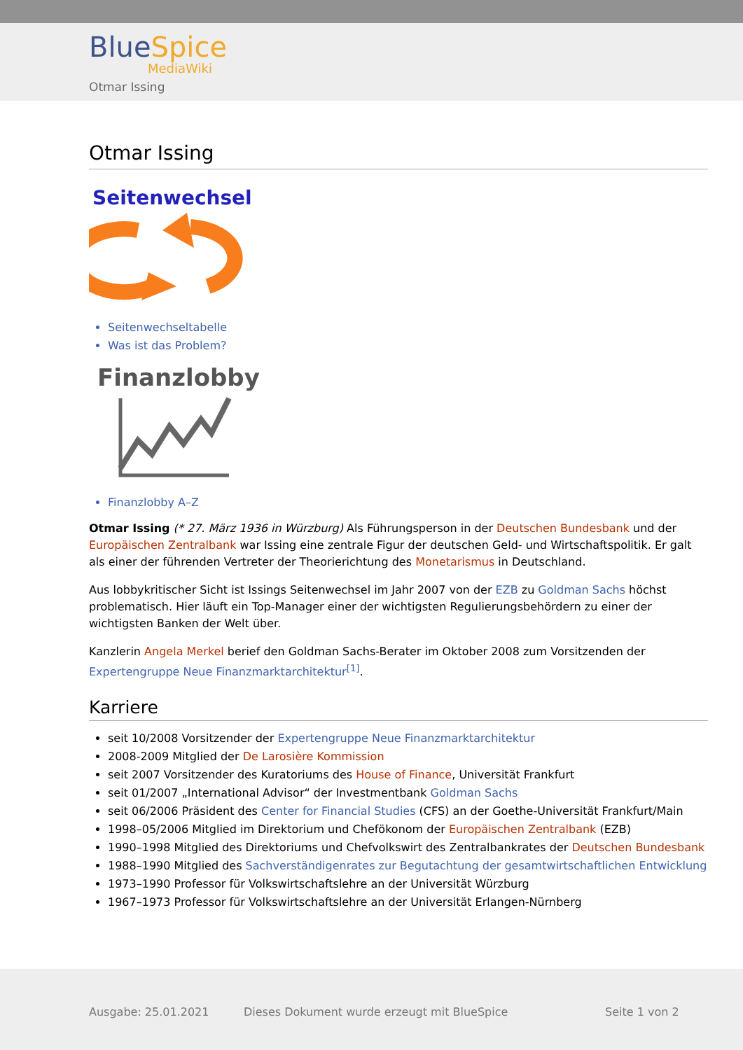BlueSpice
MediaWiki
Otmar Issing
Otmar Issing
Seitenwechsel
Seitenwechseltabelle
Was ist das Problem?
Finanzlobby
Finanzlobby A–Z
Otmar Issing (* 27. März 1936 in Würzburg) Als Führungsperson in der Deutschen Bundesbank und der Europäischen Zentralbank war Issing eine zentrale Figur der deutschen Geld- und Wirtschaftspolitik. Er galt als einer der führenden Vertreter der Theorierichtung des Monetarismus in Deutschland.
Aus lobbykritischer Sicht ist Issings Seitenwechsel im Jahr 2007 von der EZB zu Goldman Sachs höchst problematisch. Hier läuft ein Top-Manager einer der wichtigsten Regulierungsbehördern zu einer der wichtigsten Banken der Welt über.
Kanzlerin Angela Merkel berief den Goldman Sachs-Berater im Oktober 2008 zum Vorsitzenden der Expertengruppe Neue Finanzmarktarchitektur<sup>[1]</sup>.
Karriere
seit 10/2008 Vorsitzender der Expertengruppe Neue Finanzmarktarchitektur
2008-2009 Mitglied der De Larosière Kommission
seit 2007 Vorsitzender des Kuratoriums des House of Finance, Universität Frankfurt
seit 01/2007 „International Advisor“ der Investmentbank Goldman Sachs
seit 06/2006 Präsident des Center for Financial Studies (CFS) an der Goethe-Universität Frankfurt/Main
1998–05/2006 Mitglied im Direktorium und Chefökonom der Europäischen Zentralbank (EZB)
1990–1998 Mitglied des Direktoriums und Chefvolkswirt des Zentralbankrates der Deutschen Bundesbank
1988–1990 Mitglied des Sachverständigenrates zur Begutachtung der gesamtwirtschaftlichen Entwicklung
1973–1990 Professor für Volkswirtschaftslehre an der Universität Würzburg
1967–1973 Professor für Volkswirtschaftslehre an der Universität Erlangen-Nürnberg
Ausgabe: 25.01.2021
Dieses Dokument wurde erzeugt mit BlueSpice
Seite 1 von 2